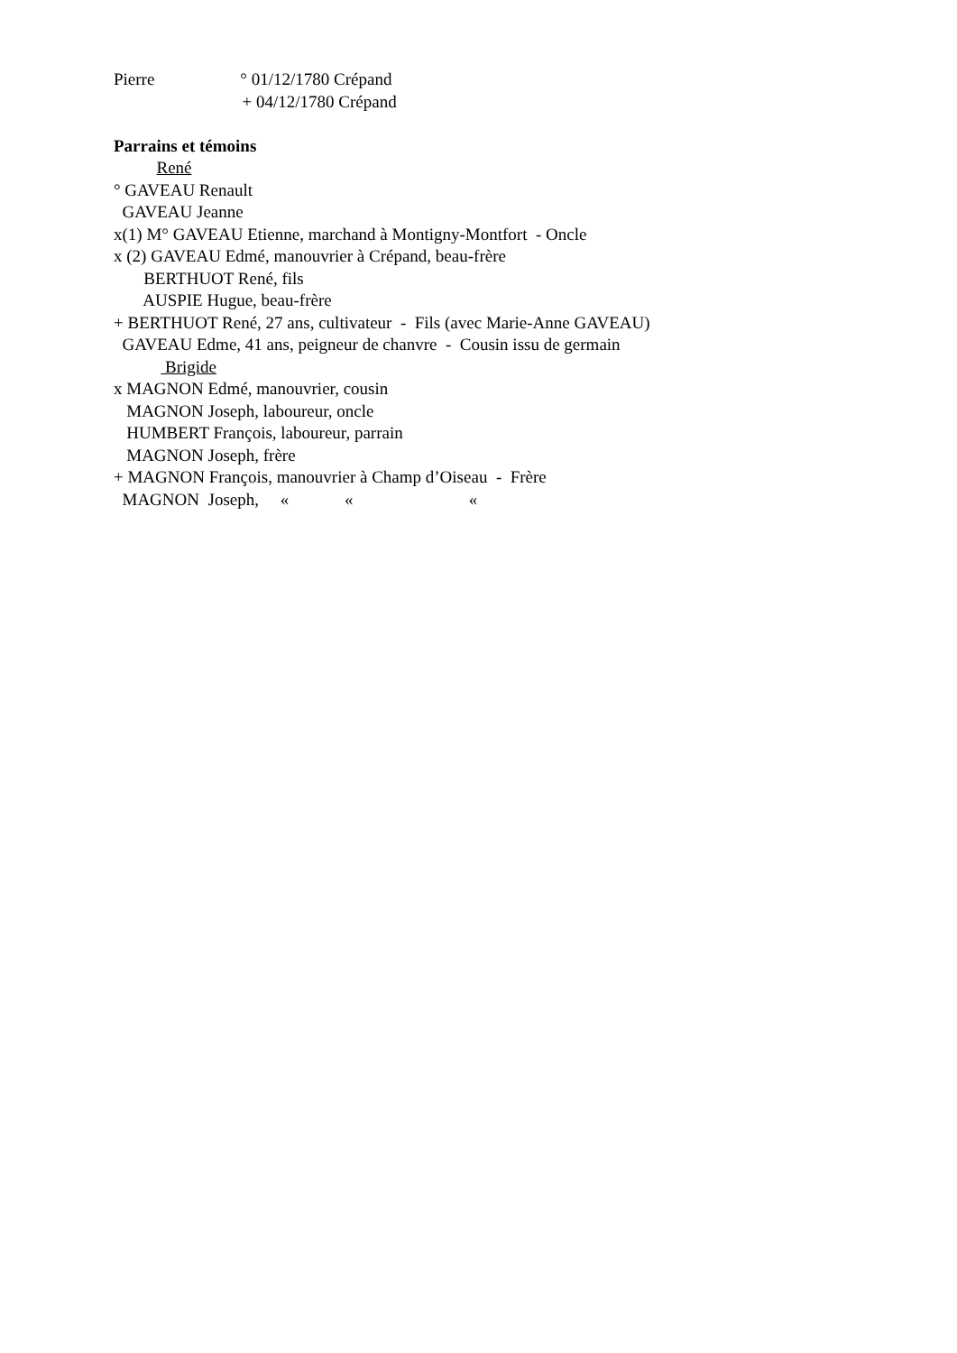Pierre ° 01/12/1780 Crépand
+ 04/12/1780 Crépand
Parrains et témoins
René
° GAVEAU Renault
GAVEAU Jeanne
x(1) M° GAVEAU Etienne, marchand à Montigny-Montfort - Oncle
x (2) GAVEAU Edmé, manouvrier à Crépand, beau-frère
BERTHUOT René, fils
AUSPIE Hugue, beau-frère
+ BERTHUOT René, 27 ans, cultivateur - Fils (avec Marie-Anne GAVEAU)
GAVEAU Edme, 41 ans, peigneur de chanvre - Cousin issu de germain
Brigide
x MAGNON Edmé, manouvrier, cousin
MAGNON Joseph, laboureur, oncle
HUMBERT François, laboureur, parrain
MAGNON Joseph, frère
+ MAGNON François, manouvrier à Champ d’Oiseau - Frère
MAGNON Joseph, « « «